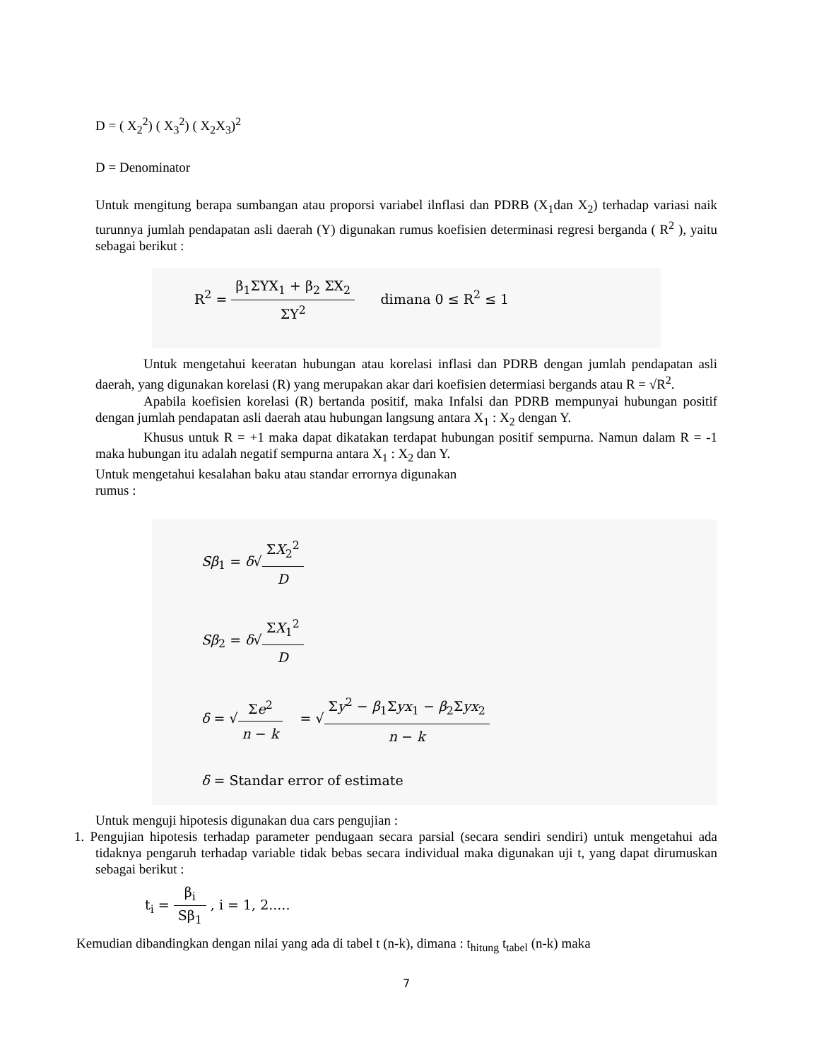D = ( X<sub>2</sub><sup>2</sup>) ( X<sub>3</sub><sup>2</sup>) ( X<sub>2</sub>X<sub>3</sub>)<sup>2</sup>
D = Denominator
Untuk mengitung berapa sumbangan atau proporsi variabel ilnflasi dan PDRB (X<sub>1</sub>dan X<sub>2</sub>) terhadap variasi naik turunnya jumlah pendapatan asli daerah (Y) digunakan rumus koefisien determinasi regresi berganda ( R<sup>2</sup> ), yaitu sebagai berikut :
R<sup>2</sup> = β<sub>1</sub>ΣYX<sub>1</sub> + β<sub>2</sub> ΣX<sub>2</sub> ΣY<sup>2</sup> dimana 0 ≤ R<sup>2</sup> ≤ 1
Untuk mengetahui keeratan hubungan atau korelasi inflasi dan PDRB dengan jumlah pendapatan asli daerah, yang digunakan korelasi (R) yang merupakan akar dari koefisien determiasi bergands atau R = √R<sup>2</sup>.
Apabila koefisien korelasi (R) bertanda positif, maka Infalsi dan PDRB mempunyai hubungan positif dengan jumlah pendapatan asli daerah atau hubungan langsung antara X<sub>1</sub> : X<sub>2</sub> dengan Y.
Khusus untuk R = +1 maka dapat dikatakan terdapat hubungan positif sempurna. Namun dalam R = -1 maka hubungan itu adalah negatif sempurna antara X<sub>1</sub> : X<sub>2</sub> dan Y.
Untuk mengetahui kesalahan baku atau standar errornya digunakan
rumus :
Sβ<sub>1</sub> = δ√ΣX<sub>2</sub><sup>2</sup> D
Sβ<sub>2</sub> = δ√ΣX<sub>1</sub><sup>2</sup> D
δ = √Σe<sup>2</sup> n − k = √Σy<sup>2</sup> − β<sub>1</sub>Σyx<sub>1</sub> − β<sub>2</sub>Σyx<sub>2</sub> n − k
δ = Standar error of estimate
Untuk menguji hipotesis digunakan dua cars pengujian :
1. Pengujian hipotesis terhadap parameter pendugaan secara parsial (secara sendiri sendiri) untuk mengetahui ada tidaknya pengaruh terhadap variable tidak bebas secara individual maka digunakan uji t, yang dapat dirumuskan sebagai berikut :
t<sub>i</sub> = β<sub>i</sub> Sβ<sub>1</sub> , i = 1, 2.....
Kemudian dibandingkan dengan nilai yang ada di tabel t (n-k), dimana : t<sub>hitung</sub> t<sub>tabel</sub> (n-k) maka
7